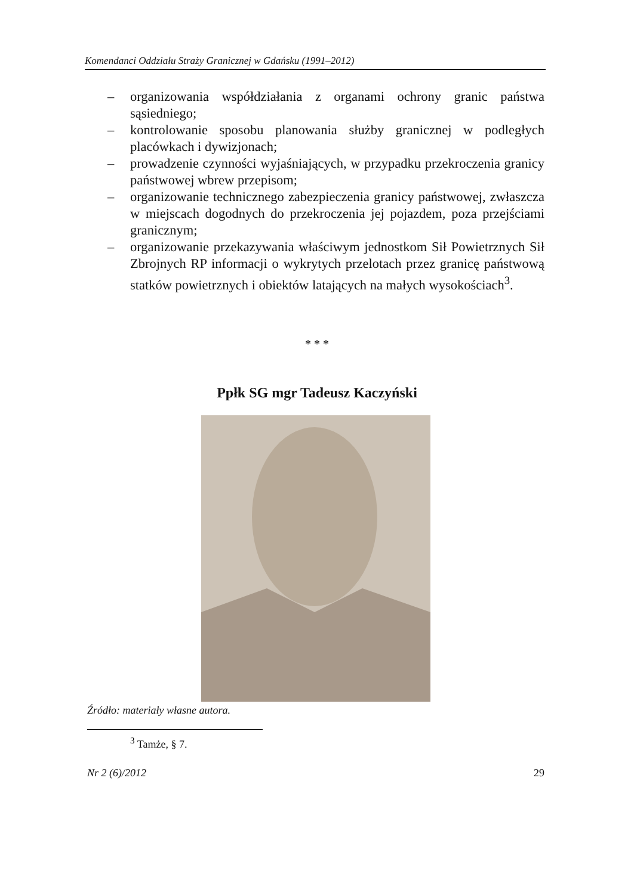Komendanci Oddziału Straży Granicznej w Gdańsku (1991–2012)
– organizowania współdziałania z organami ochrony granic państwa sąsiedniego;
– kontrolowanie sposobu planowania służby granicznej w podległych placówkach i dywizjonach;
– prowadzenie czynności wyjaśniających, w przypadku przekroczenia granicy państwowej wbrew przepisom;
– organizowanie technicznego zabezpieczenia granicy państwowej, zwłaszcza w miejscach dogodnych do przekroczenia jej pojazdem, poza przejściami granicznym;
– organizowanie przekazywania właściwym jednostkom Sił Powietrznych Sił Zbrojnych RP informacji o wykrytych przelotach przez granicę państwową statków powietrznych i obiektów latających na małych wysokościach<sup>3</sup>.
* * *
Ppłk SG mgr Tadeusz Kaczyński
Źródło: materiały własne autora.
<sup>3</sup> Tamże, § 7.
Nr 2 (6)/2012 29